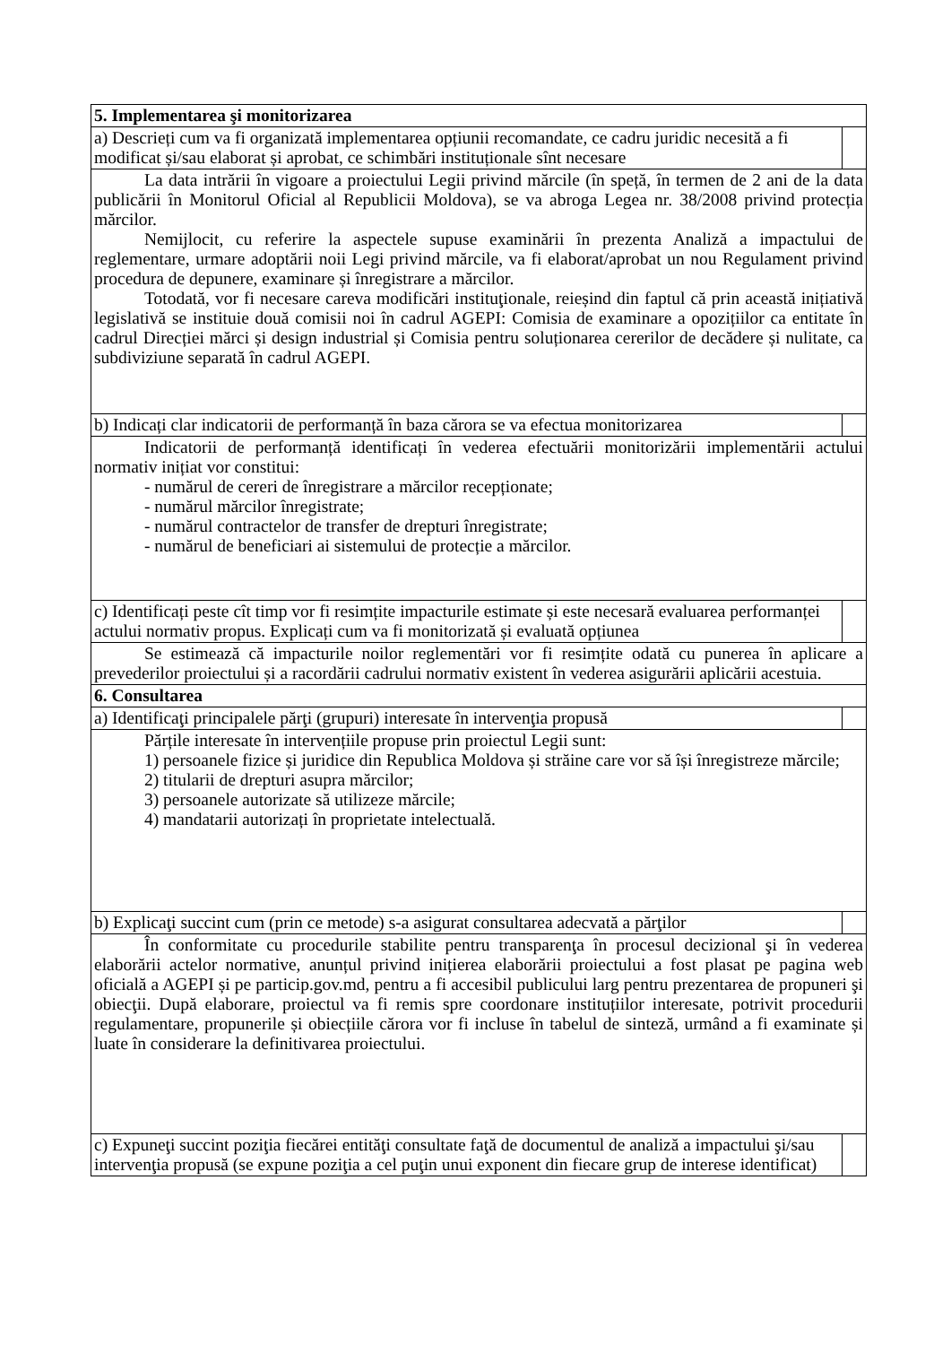| 5. Implementarea şi monitorizarea | |
| a) Descrieți cum va fi organizată implementarea opțiunii recomandate, ce cadru juridic necesită a fi modificat și/sau elaborat și aprobat, ce schimbări instituționale sînt necesare | |
| La data intrării în vigoare a proiectului Legii privind mărcile (în speță, în termen de 2 ani de la data publicării în Monitorul Oficial al Republicii Moldova), se va abroga Legea nr. 38/2008 privind protecția mărcilor. Nemijlocit, cu referire la aspectele supuse examinării în prezenta Analiză a impactului de reglementare, urmare adoptării noii Legi privind mărcile, va fi elaborat/aprobat un nou Regulament privind procedura de depunere, examinare și înregistrare a mărcilor. Totodată, vor fi necesare careva modificări instituţionale, reieșind din faptul că prin această inițiativă legislativă se instituie două comisii noi în cadrul AGEPI: Comisia de examinare a opozițiilor ca entitate în cadrul Direcției mărci și design industrial și Comisia pentru soluționarea cererilor de decădere și nulitate, ca subdiviziune separată în cadrul AGEPI. | |
| b) Indicați clar indicatorii de performanță în baza cărora se va efectua monitorizarea | |
| Indicatorii de performanță identificați în vederea efectuării monitorizării implementării actului normativ inițiat vor constitui: - numărul de cereri de înregistrare a mărcilor recepționate; - numărul mărcilor înregistrate; - numărul contractelor de transfer de drepturi înregistrate; - numărul de beneficiari ai sistemului de protecție a mărcilor. | |
| c) Identificați peste cît timp vor fi resimțite impacturile estimate și este necesară evaluarea performanței actului normativ propus. Explicați cum va fi monitorizată și evaluată opțiunea | |
| Se estimează că impacturile noilor reglementări vor fi resimțite odată cu punerea în aplicare a prevederilor proiectului și a racordării cadrului normativ existent în vederea asigurării aplicării acestuia. | |
| 6. Consultarea | |
| a) Identificaţi principalele părţi (grupuri) interesate în intervenţia propusă | |
| Părțile interesate în intervențiile propuse prin proiectul Legii sunt: 1) persoanele fizice și juridice din Republica Moldova și străine care vor să își înregistreze mărcile; 2) titularii de drepturi asupra mărcilor; 3) persoanele autorizate să utilizeze mărcile; 4) mandatarii autorizați în proprietate intelectuală. | |
| b) Explicaţi succint cum (prin ce metode) s-a asigurat consultarea adecvată a părţilor | |
| În conformitate cu procedurile stabilite pentru transparenţa în procesul decizional şi în vederea elaborării actelor normative, anunțul privind inițierea elaborării proiectului a fost plasat pe pagina web oficială a AGEPI și pe particip.gov.md, pentru a fi accesibil publicului larg pentru prezentarea de propuneri şi obiecţii. După elaborare, proiectul va fi remis spre coordonare instituțiilor interesate, potrivit procedurii regulamentare, propunerile și obiecțiile cărora vor fi incluse în tabelul de sinteză, urmând a fi examinate și luate în considerare la definitivarea proiectului. | |
| c) Expuneţi succint poziţia fiecărei entităţi consultate faţă de documentul de analiză a impactului şi/sau intervenţia propusă (se expune poziţia a cel puţin unui exponent din fiecare grup de interese identificat) | |